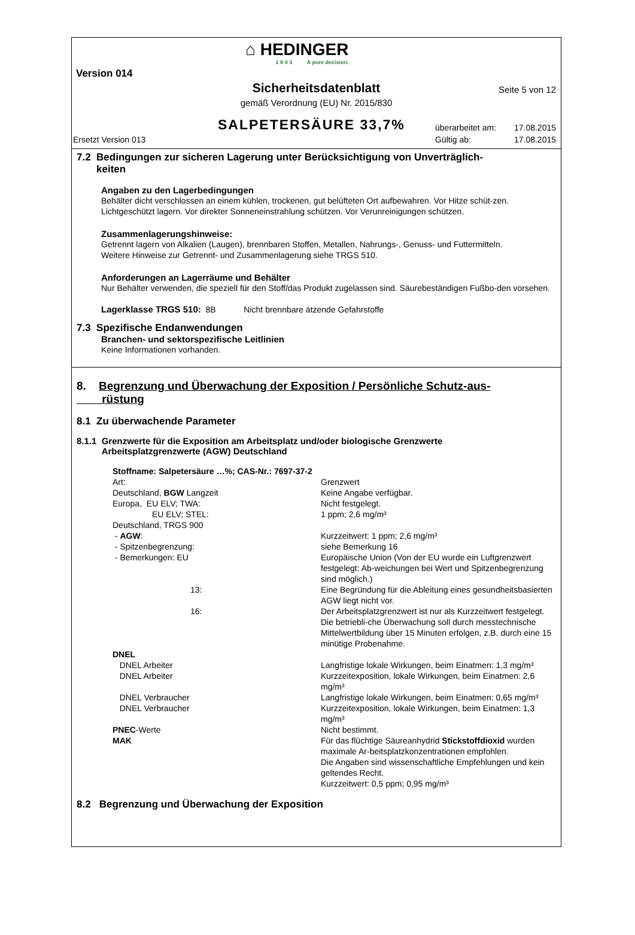⌂ HEDINGER
1 8 4 3 A pure decision.
Version 014
Sicherheitsdatenblatt Seite 5 von 12
gemäß Verordnung (EU) Nr. 2015/830
SALPETERSÄURE 33,7%
überarbeitet am: 17.08.2015
Gültig ab: 17.08.2015
Ersetzt Version 013
7.2 Bedingungen zur sicheren Lagerung unter Berücksichtigung von Unverträglich-
keiten
Angaben zu den Lagerbedingungen
Behälter dicht verschlossen an einem kühlen, trockenen, gut belüfteten Ort aufbewahren. Vor Hitze schüt-zen. Lichtgeschützt lagern. Vor direkter Sonneneinstrahlung schützen. Vor Verunreinigungen schützen.
Zusammenlagerungshinweise:
Getrennt lagern von Alkalien (Laugen), brennbaren Stoffen, Metallen, Nahrungs-, Genuss- und Futtermitteln.
Weitere Hinweise zur Getrennt- und Zusammenlagerung siehe TRGS 510.
Anforderungen an Lagerräume und Behälter
Nur Behälter verwenden, die speziell für den Stoff/das Produkt zugelassen sind. Säurebeständigen Fußbo-den vorsehen.
Lagerklasse TRGS 510: 8B Nicht brennbare ätzende Gefahrstoffe
7.3 Spezifische Endanwendungen
Branchen- und sektorspezifische Leitlinien
Keine Informationen vorhanden.
8. Begrenzung und Überwachung der Exposition / Persönliche Schutz-aus-
rüstung
8.1 Zu überwachende Parameter
8.1.1 Grenzwerte für die Exposition am Arbeitsplatz und/oder biologische Grenzwerte
Arbeitsplatzgrenzwerte (AGW) Deutschland
| Stoffname: Salpetersäure …%; CAS-Nr.: 7697-37-2 | |
| Art: | Grenzwert |
| Deutschland, BGW Langzeit | Keine Angabe verfügbar. |
| Europa, EU ELV; TWA: | Nicht festgelegt. |
| EU ELV; STEL: | 1 ppm; 2,6 mg/m³ |
| Deutschland, TRGS 900 | |
| - AGW : | Kurzzeitwert: 1 ppm; 2,6 mg/m³ |
| - Spitzenbegrenzung: | siehe Bemerkung 16 |
| - Bemerkungen: EU | Europäische Union (Von der EU wurde ein Luftgrenzwert festgelegt: Ab-weichungen bei Wert und Spitzenbegrenzung sind möglich.) |
| 13: | Eine Begründung für die Ableitung eines gesundheitsbasierten AGW liegt nicht vor. |
| 16: | Der Arbeitsplatzgrenzwert ist nur als Kurzzeitwert festgelegt. Die betriebli-che Überwachung soll durch messtechnische Mittelwertbildung über 15 Minuten erfolgen, z.B. durch eine 15 minütige Probenahme. |
| DNEL | |
| DNEL Arbeiter | Langfristige lokale Wirkungen, beim Einatmen: 1,3 mg/m³ |
| DNEL Arbeiter | Kurzzeitexposition, lokale Wirkungen, beim Einatmen: 2,6 mg/m³ |
| DNEL Verbraucher | Langfristige lokale Wirkungen, beim Einatmen: 0,65 mg/m³ |
| DNEL Verbraucher | Kurzzeitexposition, lokale Wirkungen, beim Einatmen: 1,3 mg/m³ |
| PNEC -Werte | Nicht bestimmt. |
| MAK | Für das flüchtige Säureanhydrid Stickstoffdioxid wurden maximale Ar-beitsplatzkonzentrationen empfohlen. Die Angaben sind wissenschaftliche Empfehlungen und kein geltendes Recht. Kurzzeitwert: 0,5 ppm; 0,95 mg/m³ |
8.2 Begrenzung und Überwachung der Exposition